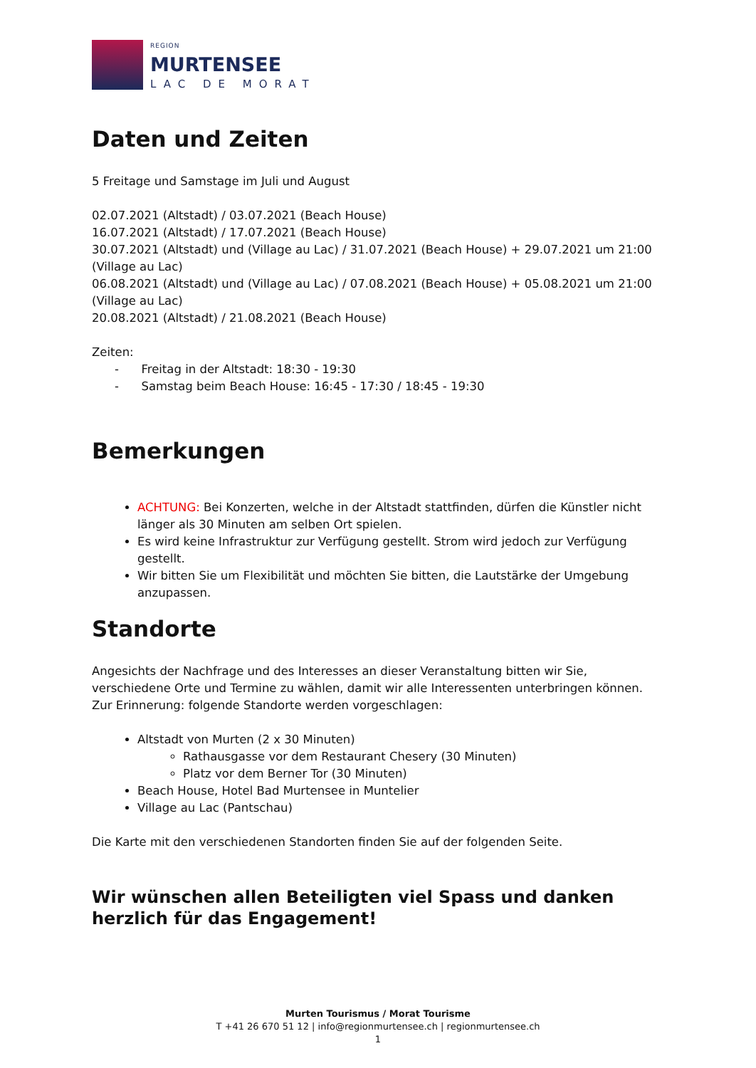REGION
MURTENSEE
LAC DE MORAT
Daten und Zeiten
5 Freitage und Samstage im Juli und August
02.07.2021 (Altstadt) / 03.07.2021 (Beach House)
16.07.2021 (Altstadt) / 17.07.2021 (Beach House)
30.07.2021 (Altstadt) und (Village au Lac) / 31.07.2021 (Beach House) + 29.07.2021 um 21:00 (Village au Lac)
06.08.2021 (Altstadt) und (Village au Lac) / 07.08.2021 (Beach House) + 05.08.2021 um 21:00 (Village au Lac)
20.08.2021 (Altstadt) / 21.08.2021 (Beach House)
Zeiten:
- Freitag in der Altstadt: 18:30 - 19:30
- Samstag beim Beach House: 16:45 - 17:30 / 18:45 - 19:30
Bemerkungen
ACHTUNG: Bei Konzerten, welche in der Altstadt stattfinden, dürfen die Künstler nicht länger als 30 Minuten am selben Ort spielen.
Es wird keine Infrastruktur zur Verfügung gestellt. Strom wird jedoch zur Verfügung gestellt.
Wir bitten Sie um Flexibilität und möchten Sie bitten, die Lautstärke der Umgebung anzupassen.
Standorte
Angesichts der Nachfrage und des Interesses an dieser Veranstaltung bitten wir Sie, verschiedene Orte und Termine zu wählen, damit wir alle Interessenten unterbringen können. Zur Erinnerung: folgende Standorte werden vorgeschlagen:
Altstadt von Murten (2 x 30 Minuten)
Rathausgasse vor dem Restaurant Chesery (30 Minuten)
Platz vor dem Berner Tor (30 Minuten)
Beach House, Hotel Bad Murtensee in Muntelier
Village au Lac (Pantschau)
Die Karte mit den verschiedenen Standorten finden Sie auf der folgenden Seite.
Wir wünschen allen Beteiligten viel Spass und danken herzlich für das Engagement!
Murten Tourismus / Morat Tourisme
T +41 26 670 51 12 | info@regionmurtensee.ch | regionmurtensee.ch
1